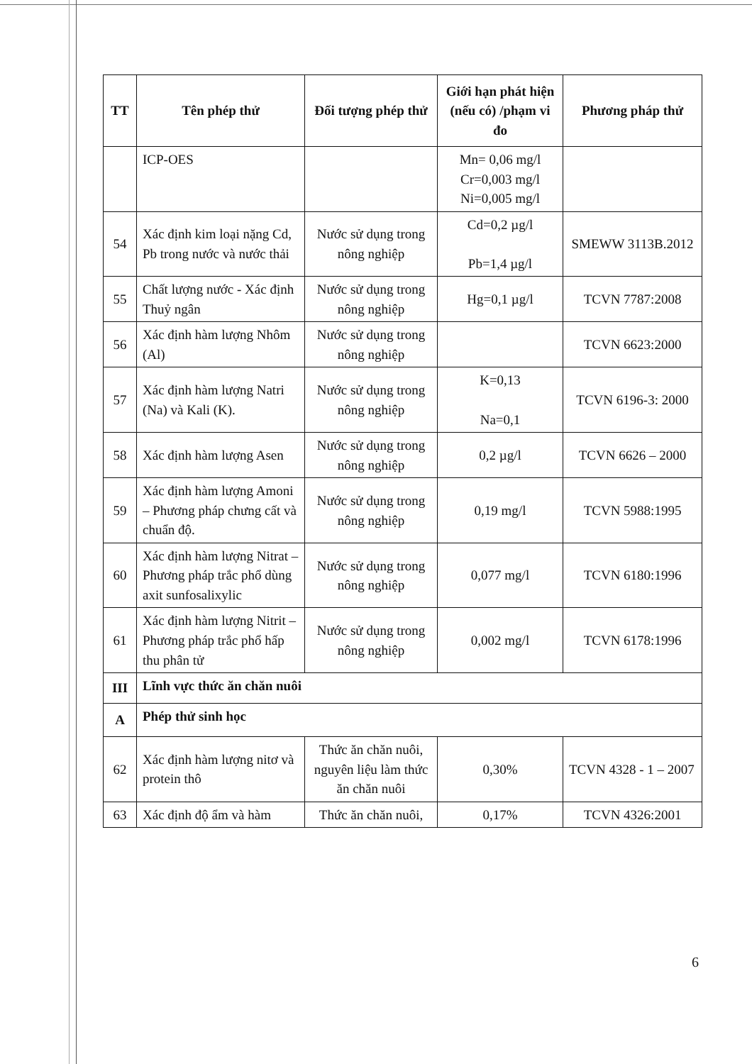| TT | Tên phép thử | Đối tượng phép thử | Giới hạn phát hiện (nếu có) /phạm vi đo | Phương pháp thử |
| --- | --- | --- | --- | --- |
| | ICP-OES | | Mn= 0,06 mg/l Cr=0,003 mg/l Ni=0,005 mg/l | |
| 54 | Xác định kim loại nặng Cd, Pb trong nước và nước thải | Nước sử dụng trong nông nghiệp | Cd=0,2 µg/l Pb=1,4 µg/l | SMEWW 3113B.2012 |
| 55 | Chất lượng nước - Xác định Thuỷ ngân | Nước sử dụng trong nông nghiệp | Hg=0,1 µg/l | TCVN 7787:2008 |
| 56 | Xác định hàm lượng Nhôm (Al) | Nước sử dụng trong nông nghiệp | | TCVN 6623:2000 |
| 57 | Xác định hàm lượng Natri (Na) và Kali (K). | Nước sử dụng trong nông nghiệp | K=0,13 Na=0,1 | TCVN 6196-3: 2000 |
| 58 | Xác định hàm lượng Asen | Nước sử dụng trong nông nghiệp | 0,2 µg/l | TCVN 6626 – 2000 |
| 59 | Xác định hàm lượng Amoni – Phương pháp chưng cất và chuẩn độ. | Nước sử dụng trong nông nghiệp | 0,19 mg/l | TCVN 5988:1995 |
| 60 | Xác định hàm lượng Nitrat – Phương pháp trắc phổ dùng axit sunfosalixylic | Nước sử dụng trong nông nghiệp | 0,077 mg/l | TCVN 6180:1996 |
| 61 | Xác định hàm lượng Nitrit – Phương pháp trắc phổ hấp thu phân tử | Nước sử dụng trong nông nghiệp | 0,002 mg/l | TCVN 6178:1996 |
| III | Lĩnh vực thức ăn chăn nuôi | | | |
| A | Phép thử sinh học | | | |
| 62 | Xác định hàm lượng nitơ và protein thô | Thức ăn chăn nuôi, nguyên liệu làm thức ăn chăn nuôi | 0,30% | TCVN 4328 - 1 – 2007 |
| 63 | Xác định độ ẩm và hàm | Thức ăn chăn nuôi, | 0,17% | TCVN 4326:2001 |
6